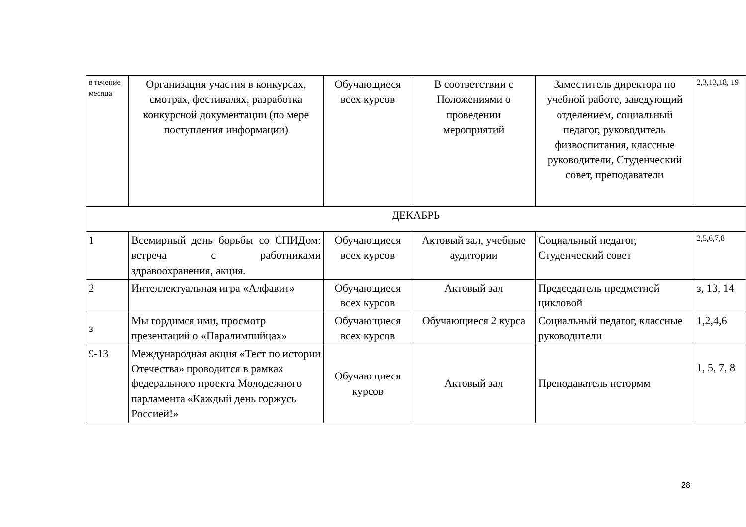| в течение месяца | Организация участия в конкурсах, смотрах, фестивалях, разработка конкурсной документации (по мере поступления информации) | Обучающиеся всех курсов | В соответствии с Положениями о проведении мероприятий | Заместитель директора по учебной работе, заведующий отделением, социальный педагог, руководитель физвоспитания, классные руководители, Студенческий совет, преподаватели | 2,3,13,18, 19 |
| ДЕКАБРЬ | | | | | |
| 1 | Всемирный день борьбы со СПИДом: встреча с работниками здравоохранения, акция. | Обучающиеся всех курсов | Актовый зал, учебные аудитории | Социальный педагог, Студенческий совет | 2,5,6,7,8 |
| 2 | Интеллектуальная игра «Алфавит» | Обучающиеся всех курсов | Актовый зал | Председатель предметной цикловой | з, 13, 14 |
| з | Мы гордимся ими, просмотр презентаций о «Паралимпийцах» | Обучающиеся всех курсов | Обучающиеся 2 курса | Социальный педагог, классные руководители | 1,2,4,6 |
| 9-13 | Международная акция «Тест по истории Отечества» проводится в рамках федерального проекта Молодежного парламента «Каждый день горжусь Россией!» | Обучающиеся курсов | Актовый зал | Преподаватель нстормм | 1, 5, 7, 8 |
28